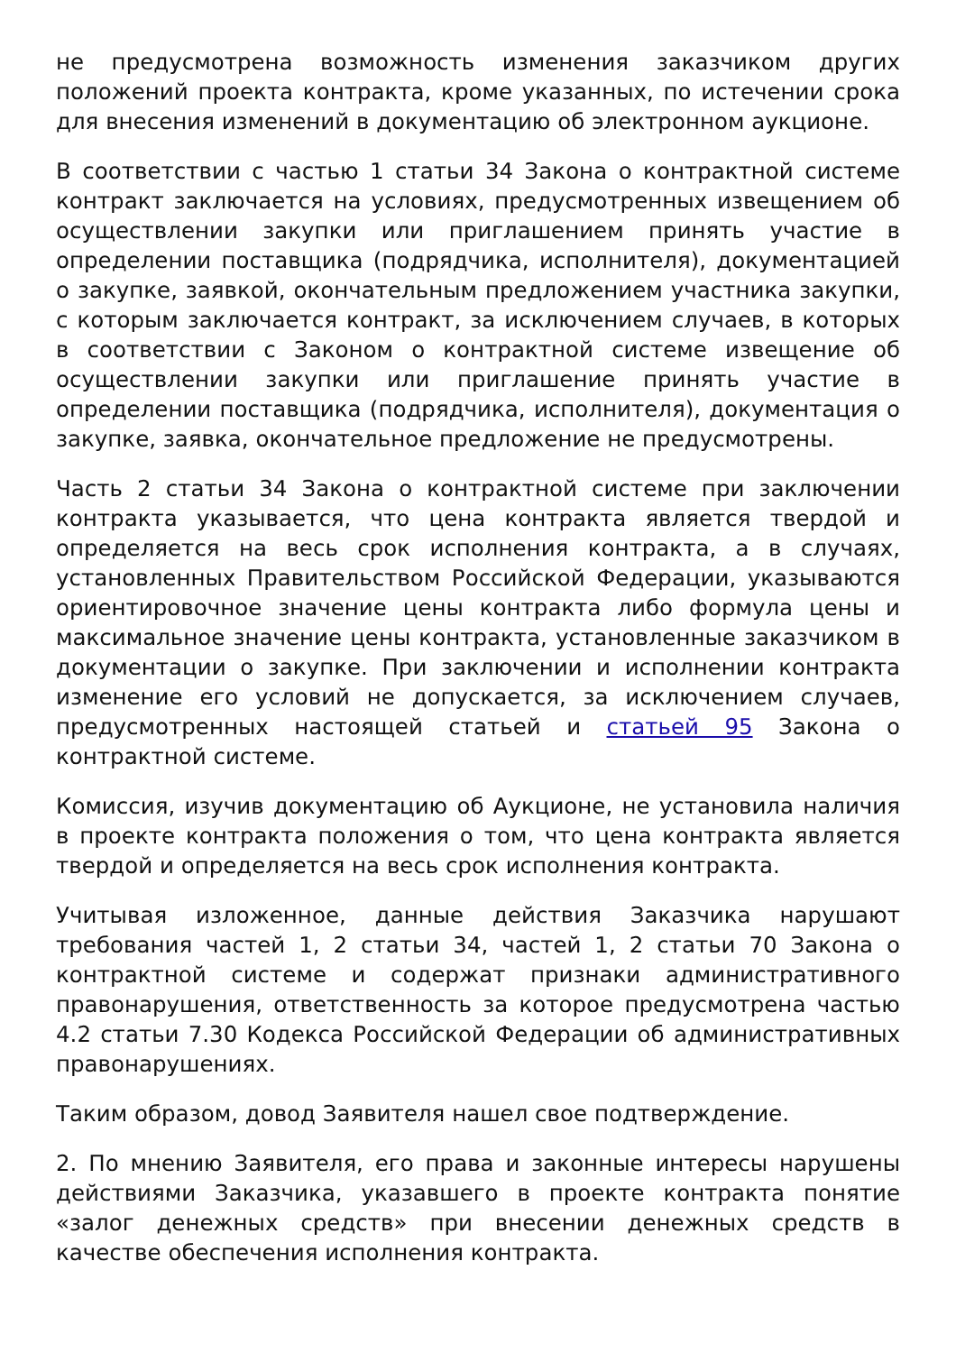не предусмотрена возможность изменения заказчиком других положений проекта контракта, кроме указанных, по истечении срока для внесения изменений в документацию об электронном аукционе.
В соответствии с частью 1 статьи 34 Закона о контрактной системе контракт заключается на условиях, предусмотренных извещением об осуществлении закупки или приглашением принять участие в определении поставщика (подрядчика, исполнителя), документацией о закупке, заявкой, окончательным предложением участника закупки, с которым заключается контракт, за исключением случаев, в которых в соответствии с Законом о контрактной системе извещение об осуществлении закупки или приглашение принять участие в определении поставщика (подрядчика, исполнителя), документация о закупке, заявка, окончательное предложение не предусмотрены.
Часть 2 статьи 34 Закона о контрактной системе при заключении контракта указывается, что цена контракта является твердой и определяется на весь срок исполнения контракта, а в случаях, установленных Правительством Российской Федерации, указываются ориентировочное значение цены контракта либо формула цены и максимальное значение цены контракта, установленные заказчиком в документации о закупке. При заключении и исполнении контракта изменение его условий не допускается, за исключением случаев, предусмотренных настоящей статьей и статьей 95 Закона о контрактной системе.
Комиссия, изучив документацию об Аукционе, не установила наличия в проекте контракта положения о том, что цена контракта является твердой и определяется на весь срок исполнения контракта.
Учитывая изложенное, данные действия Заказчика нарушают требования частей 1, 2 статьи 34, частей 1, 2 статьи 70 Закона о контрактной системе и содержат признаки административного правонарушения, ответственность за которое предусмотрена частью 4.2 статьи 7.30 Кодекса Российской Федерации об административных правонарушениях.
Таким образом, довод Заявителя нашел свое подтверждение.
2. По мнению Заявителя, его права и законные интересы нарушены действиями Заказчика, указавшего в проекте контракта понятие «залог денежных средств» при внесении денежных средств в качестве обеспечения исполнения контракта.